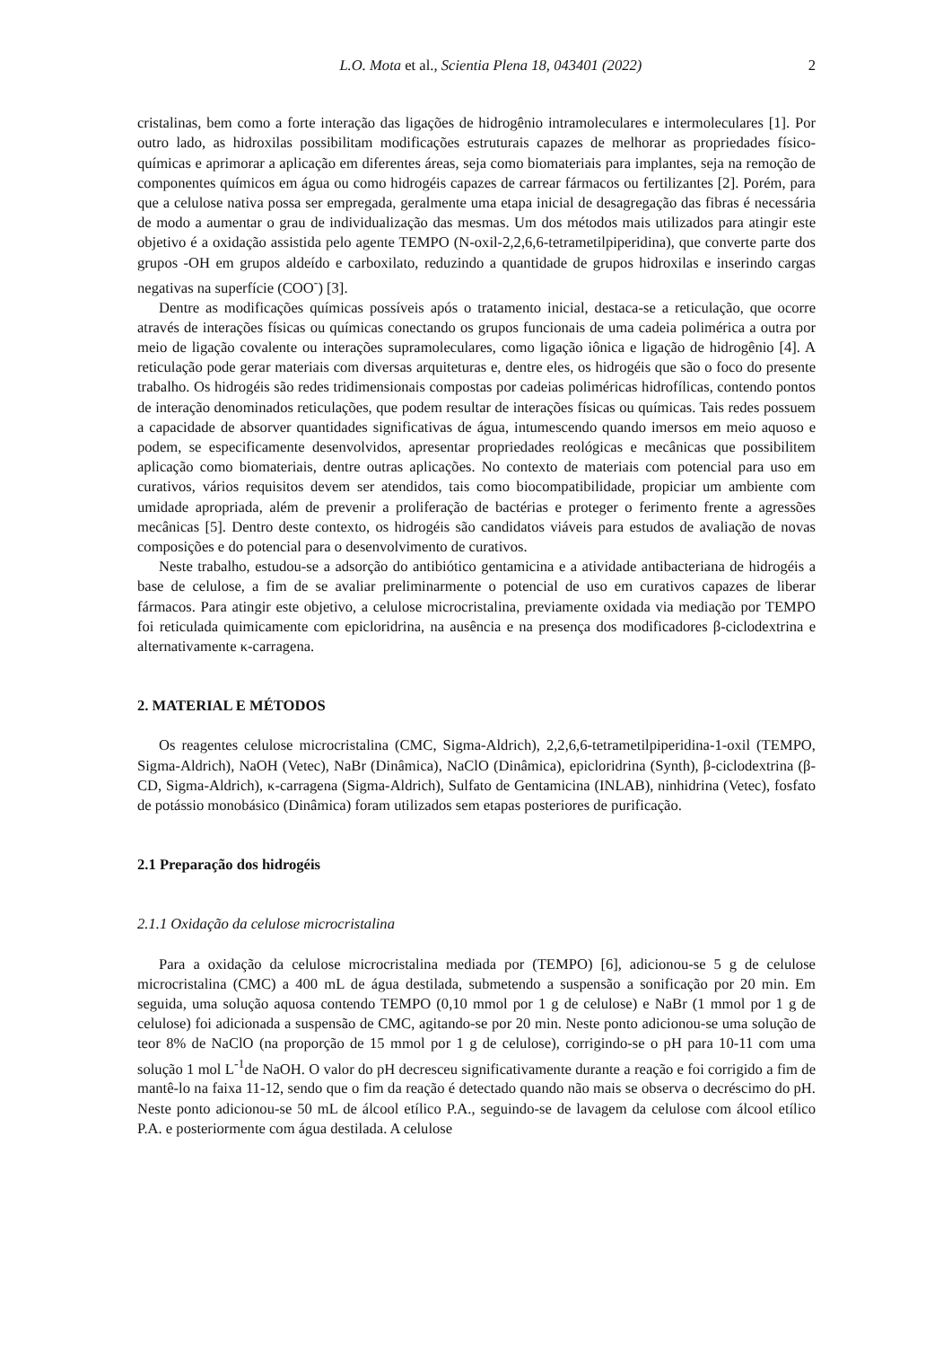L.O. Mota et al., Scientia Plena 18, 043401 (2022) 2
cristalinas, bem como a forte interação das ligações de hidrogênio intramoleculares e intermoleculares [1]. Por outro lado, as hidroxilas possibilitam modificações estruturais capazes de melhorar as propriedades físico-químicas e aprimorar a aplicação em diferentes áreas, seja como biomateriais para implantes, seja na remoção de componentes químicos em água ou como hidrogéis capazes de carrear fármacos ou fertilizantes [2]. Porém, para que a celulose nativa possa ser empregada, geralmente uma etapa inicial de desagregação das fibras é necessária de modo a aumentar o grau de individualização das mesmas. Um dos métodos mais utilizados para atingir este objetivo é a oxidação assistida pelo agente TEMPO (N-oxil-2,2,6,6-tetrametilpiperidina), que converte parte dos grupos -OH em grupos aldeído e carboxilato, reduzindo a quantidade de grupos hidroxilas e inserindo cargas negativas na superfície (COO<sup>-</sup>) [3].
Dentre as modificações químicas possíveis após o tratamento inicial, destaca-se a reticulação, que ocorre através de interações físicas ou químicas conectando os grupos funcionais de uma cadeia polimérica a outra por meio de ligação covalente ou interações supramoleculares, como ligação iônica e ligação de hidrogênio [4]. A reticulação pode gerar materiais com diversas arquiteturas e, dentre eles, os hidrogéis que são o foco do presente trabalho. Os hidrogéis são redes tridimensionais compostas por cadeias poliméricas hidrofílicas, contendo pontos de interação denominados reticulações, que podem resultar de interações físicas ou químicas. Tais redes possuem a capacidade de absorver quantidades significativas de água, intumescendo quando imersos em meio aquoso e podem, se especificamente desenvolvidos, apresentar propriedades reológicas e mecânicas que possibilitem aplicação como biomateriais, dentre outras aplicações. No contexto de materiais com potencial para uso em curativos, vários requisitos devem ser atendidos, tais como biocompatibilidade, propiciar um ambiente com umidade apropriada, além de prevenir a proliferação de bactérias e proteger o ferimento frente a agressões mecânicas [5]. Dentro deste contexto, os hidrogéis são candidatos viáveis para estudos de avaliação de novas composições e do potencial para o desenvolvimento de curativos.
Neste trabalho, estudou-se a adsorção do antibiótico gentamicina e a atividade antibacteriana de hidrogéis a base de celulose, a fim de se avaliar preliminarmente o potencial de uso em curativos capazes de liberar fármacos. Para atingir este objetivo, a celulose microcristalina, previamente oxidada via mediação por TEMPO foi reticulada quimicamente com epicloridrina, na ausência e na presença dos modificadores β-ciclodextrina e alternativamente κ-carragena.
2. MATERIAL E MÉTODOS
Os reagentes celulose microcristalina (CMC, Sigma-Aldrich), 2,2,6,6-tetrametilpiperidina-1-oxil (TEMPO, Sigma-Aldrich), NaOH (Vetec), NaBr (Dinâmica), NaClO (Dinâmica), epicloridrina (Synth), β-ciclodextrina (β-CD, Sigma-Aldrich), κ-carragena (Sigma-Aldrich), Sulfato de Gentamicina (INLAB), ninhidrina (Vetec), fosfato de potássio monobásico (Dinâmica) foram utilizados sem etapas posteriores de purificação.
2.1 Preparação dos hidrogéis
2.1.1 Oxidação da celulose microcristalina
Para a oxidação da celulose microcristalina mediada por (TEMPO) [6], adicionou-se 5 g de celulose microcristalina (CMC) a 400 mL de água destilada, submetendo a suspensão a sonificação por 20 min. Em seguida, uma solução aquosa contendo TEMPO (0,10 mmol por 1 g de celulose) e NaBr (1 mmol por 1 g de celulose) foi adicionada a suspensão de CMC, agitando-se por 20 min. Neste ponto adicionou-se uma solução de teor 8% de NaClO (na proporção de 15 mmol por 1 g de celulose), corrigindo-se o pH para 10-11 com uma solução 1 mol L<sup>-1</sup>de NaOH. O valor do pH decresceu significativamente durante a reação e foi corrigido a fim de mantê-lo na faixa 11-12, sendo que o fim da reação é detectado quando não mais se observa o decréscimo do pH. Neste ponto adicionou-se 50 mL de álcool etílico P.A., seguindo-se de lavagem da celulose com álcool etílico P.A. e posteriormente com água destilada. A celulose